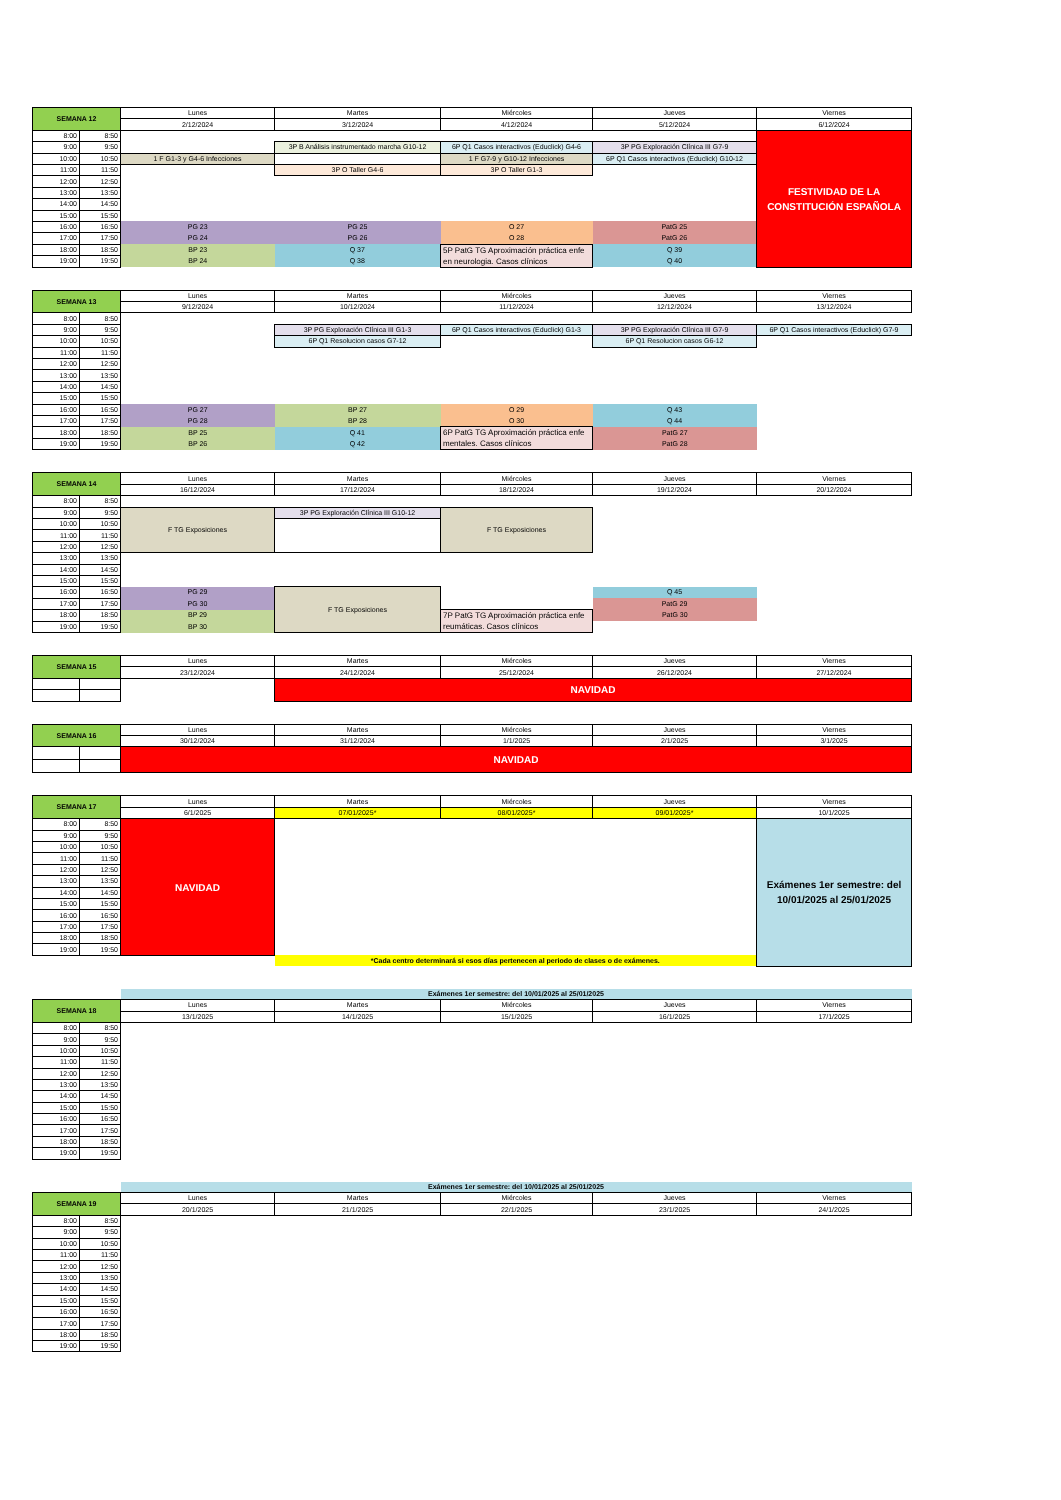| SEMANA 12 | | Lunes | Martes | Miércoles | Jueves | Viernes |
| --- | --- | --- | --- | --- | --- | --- |
| | | 2/12/2024 | 3/12/2024 | 4/12/2024 | 5/12/2024 | 6/12/2024 |
| 8:00 | 8:50 | | | | | FESTIVIDAD DE LA CONSTITUCIÓN ESPAÑOLA |
| 9:00 | 9:50 | | 3P B Análisis instrumentado marcha G10-12 | 6P Q1 Casos interactivos (Educlick) G4-6 | 3P PG Exploración Clínica III G7-9 | |
| 10:00 | 10:50 | 1 F G1-3 y G4-6 Infecciones | | 1 F G7-9 y G10-12 Infecciones | 6P Q1 Casos interactivos (Educlick) G10-12 | |
| 11:00 | 11:50 | | 3P O Taller G4-6 | 3P O Taller G1-3 | | |
| 12:00 | 12:50 | | | | | |
| 13:00 | 13:50 | | | | | |
| 14:00 | 14:50 | | | | | |
| 15:00 | 15:50 | | | | | |
| 16:00 | 16:50 | PG 23 | PG 25 | O 27 | PatG 25 | |
| 17:00 | 17:50 | PG 24 | PG 26 | O 28 | PatG 26 | |
| 18:00 | 18:50 | BP 23 | Q 37 | 5P PatG TG Aproximación práctica enfe en neurologia. Casos clínicos | Q 39 | |
| 19:00 | 19:50 | BP 24 | Q 38 | | Q 40 | |
| SEMANA 13 | | Lunes | Martes | Miércoles | Jueves | Viernes |
| --- | --- | --- | --- | --- | --- | --- |
| | | 9/12/2024 | 10/12/2024 | 11/12/2024 | 12/12/2024 | 13/12/2024 |
| 8:00 | 8:50 | | | | | |
| 9:00 | 9:50 | | 3P PG Exploración Clínica III G1-3 | 6P Q1 Casos interactivos (Educlick) G1-3 | 3P PG Exploración Clínica III G7-9 | 6P Q1 Casos interactivos (Educlick) G7-9 |
| 10:00 | 10:50 | | 6P Q1 Resolucion casos G7-12 | | 6P Q1 Resolucion casos G6-12 | |
| 11:00 | 11:50 | | | | | |
| 12:00 | 12:50 | | | | | |
| 13:00 | 13:50 | | | | | |
| 14:00 | 14:50 | | | | | |
| 15:00 | 15:50 | | | | | |
| 16:00 | 16:50 | PG 27 | BP 27 | O 29 | Q 43 | |
| 17:00 | 17:50 | PG 28 | BP 28 | O 30 | Q 44 | |
| 18:00 | 18:50 | BP 25 | Q 41 | 6P PatG TG Aproximación práctica enfe mentales. Casos clínicos | PatG 27 | |
| 19:00 | 19:50 | BP 26 | Q 42 | | PatG 28 | |
| SEMANA 14 | | Lunes | Martes | Miércoles | Jueves | Viernes |
| --- | --- | --- | --- | --- | --- | --- |
| | | 16/12/2024 | 17/12/2024 | 18/12/2024 | 19/12/2024 | 20/12/2024 |
| 8:00 | 8:50 | | | | | |
| 9:00 | 9:50 | F TG Exposiciones | 3P PG Exploración Clínica III G10-12 | F TG Exposiciones | | |
| 10:00 | 10:50 | | | | | |
| 11:00 | 11:50 | | | | | |
| 12:00 | 12:50 | | | | | |
| 13:00 | 13:50 | | | | | |
| 14:00 | 14:50 | | | | | |
| 15:00 | 15:50 | | | | | |
| 16:00 | 16:50 | PG 29 | F TG Exposiciones | | Q 45 | |
| 17:00 | 17:50 | PG 30 | | | PatG 29 | |
| 18:00 | 18:50 | BP 29 | | 7P PatG TG Aproximación práctica enfe reumáticas. Casos clínicos | PatG 30 | |
| 19:00 | 19:50 | BP 30 | | | | |
| SEMANA 15 | | Lunes | Martes | Miércoles | Jueves | Viernes |
| --- | --- | --- | --- | --- | --- | --- |
| | | 23/12/2024 | 24/12/2024 | 25/12/2024 | 26/12/2024 | 27/12/2024 |
| | | | NAVIDAD | | | |
| SEMANA 16 | | Lunes | Martes | Miércoles | Jueves | Viernes |
| --- | --- | --- | --- | --- | --- | --- |
| | | 30/12/2024 | 31/12/2024 | 1/1/2025 | 2/1/2025 | 3/1/2025 |
| | | NAVIDAD | | | | |
| SEMANA 17 | | Lunes | Martes | Miércoles | Jueves | Viernes |
| --- | --- | --- | --- | --- | --- | --- |
| | | 6/1/2025 | 07/01/2025* | 08/01/2025* | 09/01/2025* | 10/1/2025 |
| 8:00 | 8:50 | NAVIDAD | | | | Exámenes 1er semestre: del 10/01/2025 al 25/01/2025 |
| 9:00 | 9:50 | | | | | |
| 10:00 | 10:50 | | | | | |
| 11:00 | 11:50 | | | | | |
| 12:00 | 12:50 | | | | | |
| 13:00 | 13:50 | | | | | |
| 14:00 | 14:50 | | | | | |
| 15:00 | 15:50 | | | | | |
| 16:00 | 16:50 | | | | | |
| 17:00 | 17:50 | | | | | |
| 18:00 | 18:50 | | | | | |
| 19:00 | 19:50 | | | | | |
| | | | *Cada centro determinará si esos días pertenecen al periodo de clases o de exámenes. | | | |
| | | Exámenes 1er semestre: del 10/01/2025 al 25/01/2025 | | | | |
| SEMANA 18 | | Lunes | Martes | Miércoles | Jueves | Viernes |
| | | 13/1/2025 | 14/1/2025 | 15/1/2025 | 16/1/2025 | 17/1/2025 |
| 8:00 | 8:50 | | | | | |
| 9:00 | 9:50 | | | | | |
| 10:00 | 10:50 | | | | | |
| 11:00 | 11:50 | | | | | |
| 12:00 | 12:50 | | | | | |
| 13:00 | 13:50 | | | | | |
| 14:00 | 14:50 | | | | | |
| 15:00 | 15:50 | | | | | |
| 16:00 | 16:50 | | | | | |
| 17:00 | 17:50 | | | | | |
| 18:00 | 18:50 | | | | | |
| 19:00 | 19:50 | | | | | |
| | | Exámenes 1er semestre: del 10/01/2025 al 25/01/2025 | | | | |
| SEMANA 19 | | Lunes | Martes | Miércoles | Jueves | Viernes |
| | | 20/1/2025 | 21/1/2025 | 22/1/2025 | 23/1/2025 | 24/1/2025 |
| 8:00 | 8:50 | | | | | |
| 9:00 | 9:50 | | | | | |
| 10:00 | 10:50 | | | | | |
| 11:00 | 11:50 | | | | | |
| 12:00 | 12:50 | | | | | |
| 13:00 | 13:50 | | | | | |
| 14:00 | 14:50 | | | | | |
| 15:00 | 15:50 | | | | | |
| 16:00 | 16:50 | | | | | |
| 17:00 | 17:50 | | | | | |
| 18:00 | 18:50 | | | | | |
| 19:00 | 19:50 | | | | | |